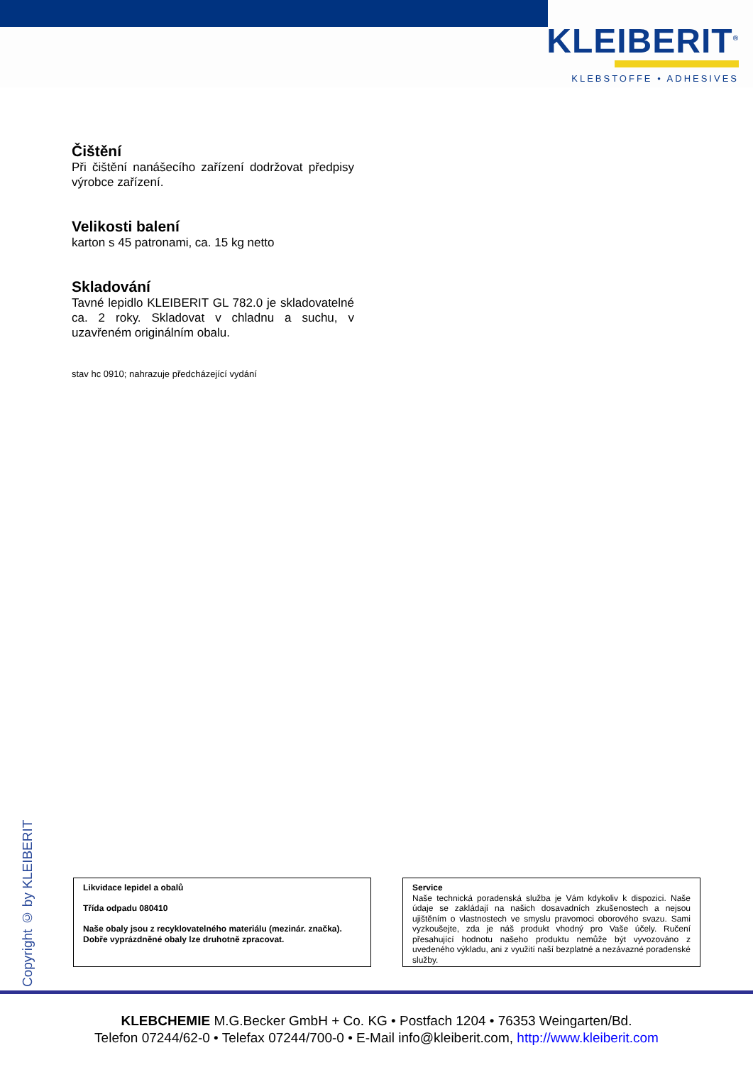KLEIBERIT<sup>®</sup>
KLEBSTOFFE • ADHESIVES
Čištění
Při čištění nanášecího zařízení dodržovat předpisy výrobce zařízení.
Velikosti balení
karton s 45 patronami, ca. 15 kg netto
Skladování
Tavné lepidlo KLEIBERIT GL 782.0 je skladovatelné ca. 2 roky. Skladovat v chladnu a suchu, v uzavřeném originálním obalu.
stav hc 0910; nahrazuje předcházející vydání
Copyright © by KLEIBERIT
Likvidace lepidel a obalů
Třída odpadu 080410
Naše obaly jsou z recyklovatelného materiálu (mezinár. značka). Dobře vyprázdněné obaly lze druhotně zpracovat.
Service
Naše technická poradenská služba je Vám kdykoliv k dispozici. Naše údaje se zakládají na našich dosavadních zkušenostech a nejsou ujištěním o vlastnostech ve smyslu pravomoci oborového svazu. Sami vyzkoušejte, zda je náš produkt vhodný pro Vaše účely. Ručení přesahující hodnotu našeho produktu nemůže být vyvozováno z uvedeného výkladu, ani z využití naší bezplatné a nezávazné poradenské služby.
KLEBCHEMIE M.G.Becker GmbH + Co. KG • Postfach 1204 • 76353 Weingarten/Bd.
Telefon 07244/62-0 • Telefax 07244/700-0 • E-Mail info@kleiberit.com, http://www.kleiberit.com